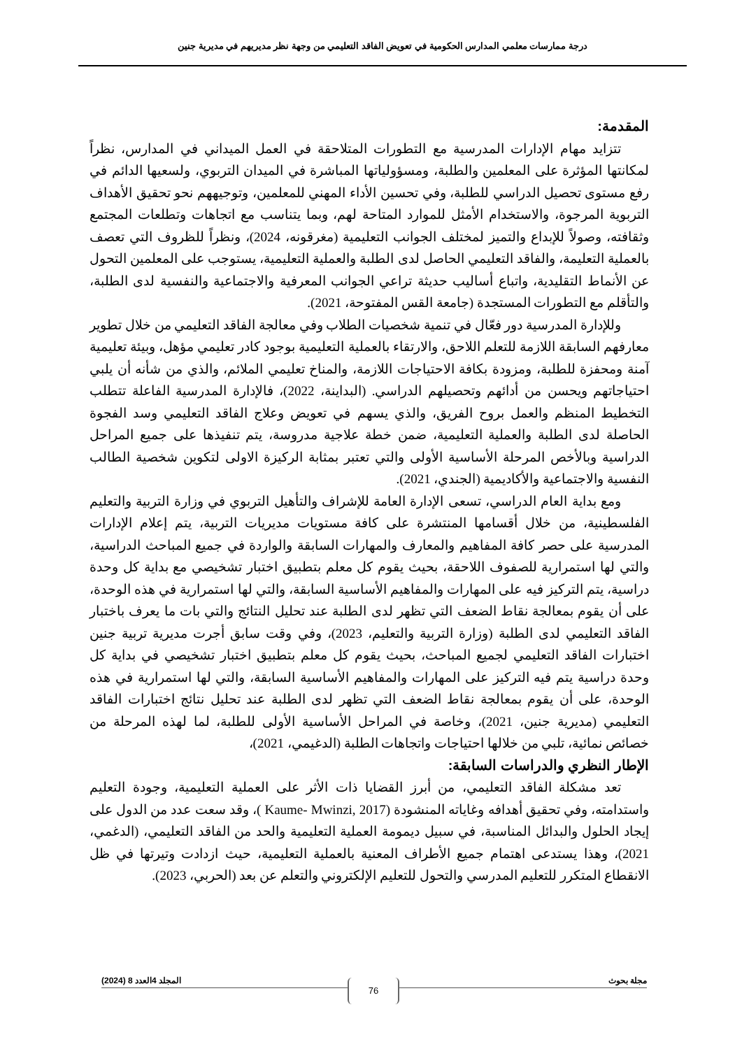درجة ممارسات معلمي المدارس الحكومية في تعويض الفاقد التعليمي من وجهة نظر مديريهم في مديرية جنين
المقدمة:
تتزايد مهام الإدارات المدرسية مع التطورات المتلاحقة في العمل الميداني في المدارس، نظراً لمكانتها المؤثرة على المعلمين والطلبة، ومسؤولياتها المباشرة في الميدان التربوي، ولسعيها الدائم في رفع مستوى تحصيل الدراسي للطلبة، وفي تحسين الأداء المهني للمعلمين، وتوجيههم نحو تحقيق الأهداف التربوية المرجوة، والاستخدام الأمثل للموارد المتاحة لهم، وبما يتناسب مع اتجاهات وتطلعات المجتمع وثقافته، وصولاً للإبداع والتميز لمختلف الجوانب التعليمية (مغرقونه، 2024)، ونظراً للظروف التي تعصف بالعملية التعليمة، والفاقد التعليمي الحاصل لدى الطلبة والعملية التعليمية، يستوجب على المعلمين التحول عن الأنماط التقليدية، واتباع أساليب حديثة تراعي الجوانب المعرفية والاجتماعية والنفسية لدى الطلبة، والتأقلم مع التطورات المستجدة (جامعة القس المفتوحة، 2021).
وللإدارة المدرسية دور فعّال في تنمية شخصيات الطلاب وفي معالجة الفاقد التعليمي من خلال تطوير معارفهم السابقة اللازمة للتعلم اللاحق، والارتقاء بالعملية التعليمية بوجود كادر تعليمي مؤهل، وبيئة تعليمية آمنة ومحفزة للطلبة، ومزودة بكافة الاحتياجات اللازمة، والمناخ تعليمي الملائم، والذي من شأنه أن يلبي احتياجاتهم ويحسن من أدائهم وتحصيلهم الدراسي. (البداينة، 2022)، فالإدارة المدرسية الفاعلة تتطلب التخطيط المنظم والعمل بروح الفريق، والذي يسهم في تعويض وعلاج الفاقد التعليمي وسد الفجوة الحاصلة لدى الطلبة والعملية التعليمية، ضمن خطة علاجية مدروسة، يتم تنفيذها على جميع المراحل الدراسية وبالأخص المرحلة الأساسية الأولى والتي تعتبر بمثابة الركيزة الاولى لتكوين شخصية الطالب النفسية والاجتماعية والأكاديمية (الجندي، 2021).
ومع بداية العام الدراسي، تسعى الإدارة العامة للإشراف والتأهيل التربوي في وزارة التربية والتعليم الفلسطينية، من خلال أقسامها المنتشرة على كافة مستويات مديريات التربية، يتم إعلام الإدارات المدرسية على حصر كافة المفاهيم والمعارف والمهارات السابقة والواردة في جميع المباحث الدراسية، والتي لها استمرارية للصفوف اللاحقة، بحيث يقوم كل معلم بتطبيق اختبار تشخيصي مع بداية كل وحدة دراسية، يتم التركيز فيه على المهارات والمفاهيم الأساسية السابقة، والتي لها استمرارية في هذه الوحدة، على أن يقوم بمعالجة نقاط الضعف التي تظهر لدى الطلبة عند تحليل النتائج والتي بات ما يعرف باختبار الفاقد التعليمي لدى الطلبة (وزارة التربية والتعليم، 2023)، وفي وقت سابق أجرت مديرية تربية جنين اختبارات الفاقد التعليمي لجميع المباحث، بحيث يقوم كل معلم بتطبيق اختبار تشخيصي في بداية كل وحدة دراسية يتم فيه التركيز على المهارات والمفاهيم الأساسية السابقة، والتي لها استمرارية في هذه الوحدة، على أن يقوم بمعالجة نقاط الضعف التي تظهر لدى الطلبة عند تحليل نتائج اختبارات الفاقد التعليمي (مديرية جنين، 2021)، وخاصة في المراحل الأساسية الأولى للطلبة، لما لهذه المرحلة من خصائص نمائية، تلبي من خلالها احتياجات واتجاهات الطلبة (الدغيمي، 2021)،
الإطار النظري والدراسات السابقة:
تعد مشكلة الفاقد التعليمي، من أبرز القضايا ذات الأثر على العملية التعليمية، وجودة التعليم واستدامته، وفي تحقيق أهدافه وغاياته المنشودة (Kaume- Mwinzi, 2017 )، وقد سعت عدد من الدول على إيجاد الحلول والبدائل المناسبة، في سبيل ديمومة العملية التعليمية والحد من الفاقد التعليمي، (الدغمي، 2021)، وهذا يستدعى اهتمام جميع الأطراف المعنية بالعملية التعليمية، حيث ازدادت وتيرتها في ظل الانقطاع المتكرر للتعليم المدرسي والتحول للتعليم الإلكتروني والتعلم عن بعد (الحربي، 2023).
مجلة بحوث المجلد 4العدد 8 (2024) 76